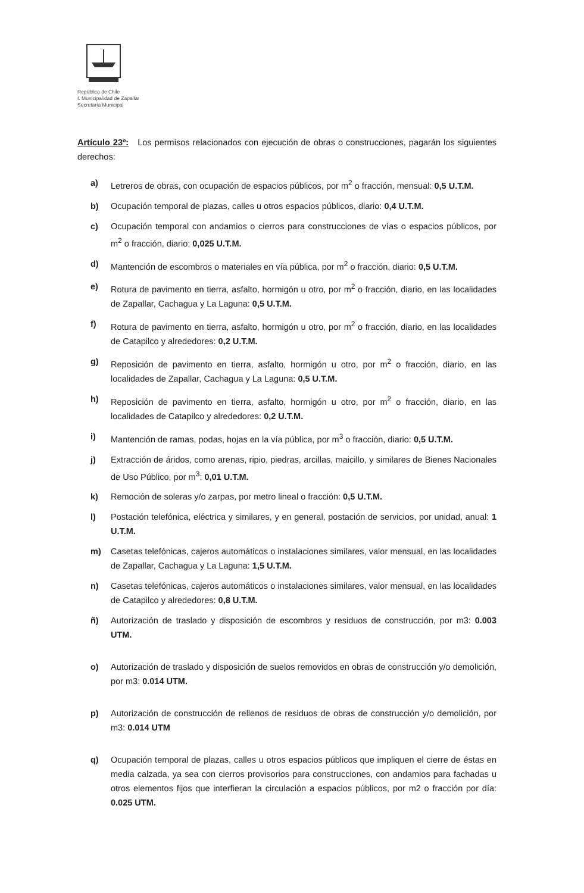República de Chile
I. Municipalidad de Zapallar
Secretaría Municipal
Artículo 23º: Los permisos relacionados con ejecución de obras o construcciones, pagarán los siguientes derechos:
a) Letreros de obras, con ocupación de espacios públicos, por m<sup>2</sup> o fracción, mensual: 0,5 U.T.M.
b) Ocupación temporal de plazas, calles u otros espacios públicos, diario: 0,4 U.T.M.
c) Ocupación temporal con andamios o cierros para construcciones de vías o espacios públicos, por m<sup>2</sup> o fracción, diario: 0,025 U.T.M.
d) Mantención de escombros o materiales en vía pública, por m<sup>2</sup> o fracción, diario: 0,5 U.T.M.
e) Rotura de pavimento en tierra, asfalto, hormigón u otro, por m<sup>2</sup> o fracción, diario, en las localidades de Zapallar, Cachagua y La Laguna: 0,5 U.T.M.
f) Rotura de pavimento en tierra, asfalto, hormigón u otro, por m<sup>2</sup> o fracción, diario, en las localidades de Catapilco y alrededores: 0,2 U.T.M.
g) Reposición de pavimento en tierra, asfalto, hormigón u otro, por m<sup>2</sup> o fracción, diario, en las localidades de Zapallar, Cachagua y La Laguna: 0,5 U.T.M.
h) Reposición de pavimento en tierra, asfalto, hormigón u otro, por m<sup>2</sup> o fracción, diario, en las localidades de Catapilco y alrededores: 0,2 U.T.M.
i) Mantención de ramas, podas, hojas en la vía pública, por m<sup>3</sup> o fracción, diario: 0,5 U.T.M.
j) Extracción de áridos, como arenas, ripio, piedras, arcillas, maicillo, y similares de Bienes Nacionales de Uso Público, por m<sup>3</sup>: 0,01 U.T.M.
k) Remoción de soleras y/o zarpas, por metro lineal o fracción: 0,5 U.T.M.
l) Postación telefónica, eléctrica y similares, y en general, postación de servicios, por unidad, anual: 1 U.T.M.
m) Casetas telefónicas, cajeros automáticos o instalaciones similares, valor mensual, en las localidades de Zapallar, Cachagua y La Laguna: 1,5 U.T.M.
n) Casetas telefónicas, cajeros automáticos o instalaciones similares, valor mensual, en las localidades de Catapilco y alrededores: 0,8 U.T.M.
ñ) Autorización de traslado y disposición de escombros y residuos de construcción, por m3: 0.003 UTM.
o) Autorización de traslado y disposición de suelos removidos en obras de construcción y/o demolición, por m3: 0.014 UTM.
p) Autorización de construcción de rellenos de residuos de obras de construcción y/o demolición, por m3: 0.014 UTM
q) Ocupación temporal de plazas, calles u otros espacios públicos que impliquen el cierre de éstas en media calzada, ya sea con cierros provisorios para construcciones, con andamios para fachadas u otros elementos fijos que interfieran la circulación a espacios públicos, por m2 o fracción por día: 0.025 UTM.